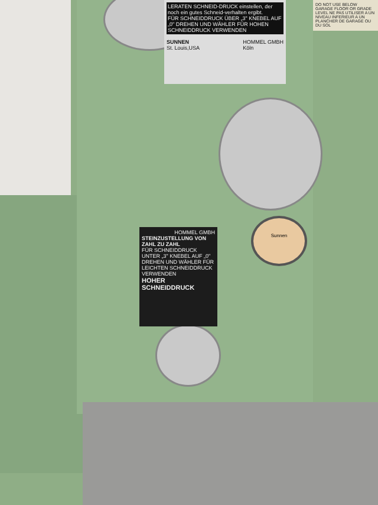LERATEN SCHNEID-DRUCK einstellen, der noch ein gutes Schneid-verhalten ergibt.
FÜR SCHNEIDDRUCK ÜBER „3" KNEBEL AUF „0" DREHEN UND WÄHLER FÜR HOHEN SCHNEIDDRUCK VERWENDEN
SUNNEN
St. Louis,USA HOMMEL GMBH
Köln
HOMMEL GMBH
STEINZUSTELLUNG VON ZAHL ZU ZAHL
FÜR SCHNEIDDRUCK UNTER „3" KNEBEL AUF „0" DREHEN UND WÄHLER FÜR LEICHTEN SCHNEIDDRUCK VERWENDEN
HOHER SCHNEIDDRUCK
DO NOT USE BELOW GARAGE FLOOR OR GRADE LEVEL NE PAS UTILISER A UN NIVEAU INFERIEUR A UN PLANCHER DE GARAGE OU DU SOL
Sunnen